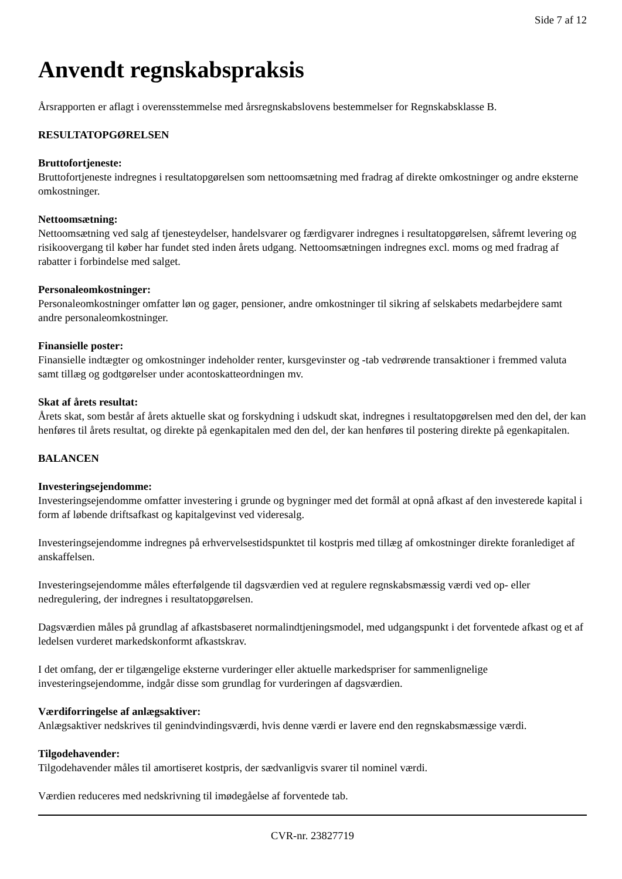Side 7 af 12
Anvendt regnskabspraksis
Årsrapporten er aflagt i overensstemmelse med årsregnskabslovens bestemmelser for Regnskabsklasse B.
RESULTATOPGØRELSEN
Bruttofortjeneste:
Bruttofortjeneste indregnes i resultatopgørelsen som nettoomsætning med fradrag af direkte omkostninger og andre eksterne omkostninger.
Nettoomsætning:
Nettoomsætning ved salg af tjenesteydelser, handelsvarer og færdigvarer indregnes i resultatopgørelsen, såfremt levering og risikoovergang til køber har fundet sted inden årets udgang. Nettoomsætningen indregnes excl. moms og med fradrag af rabatter i forbindelse med salget.
Personaleomkostninger:
Personaleomkostninger omfatter løn og gager, pensioner, andre omkostninger til sikring af selskabets medarbejdere samt andre personaleomkostninger.
Finansielle poster:
Finansielle indtægter og omkostninger indeholder renter, kursgevinster og -tab vedrørende transaktioner i fremmed valuta samt tillæg og godtgørelser under acontoskatteordningen mv.
Skat af årets resultat:
Årets skat, som består af årets aktuelle skat og forskydning i udskudt skat, indregnes i resultatopgørelsen med den del, der kan henføres til årets resultat, og direkte på egenkapitalen med den del, der kan henføres til postering direkte på egenkapitalen.
BALANCEN
Investeringsejendomme:
Investeringsejendomme omfatter investering i grunde og bygninger med det formål at opnå afkast af den investerede kapital i form af løbende driftsafkast og kapitalgevinst ved videresalg.
Investeringsejendomme indregnes på erhvervelsestidspunktet til kostpris med tillæg af omkostninger direkte foranlediget af anskaffelsen.
Investeringsejendomme måles efterfølgende til dagsværdien ved at regulere regnskabsmæssig værdi ved op- eller nedregulering, der indregnes i resultatopgørelsen.
Dagsværdien måles på grundlag af afkastsbaseret normalindtjeningsmodel, med udgangspunkt i det forventede afkast og et af ledelsen vurderet markedskonformt afkastskrav.
I det omfang, der er tilgængelige eksterne vurderinger eller aktuelle markedspriser for sammenlignelige investeringsejendomme, indgår disse som grundlag for vurderingen af dagsværdien.
Værdiforringelse af anlægsaktiver:
Anlægsaktiver nedskrives til genindvindingsværdi, hvis denne værdi er lavere end den regnskabsmæssige værdi.
Tilgodehavender:
Tilgodehavender måles til amortiseret kostpris, der sædvanligvis svarer til nominel værdi.
Værdien reduceres med nedskrivning til imødegåelse af forventede tab.
CVR-nr. 23827719